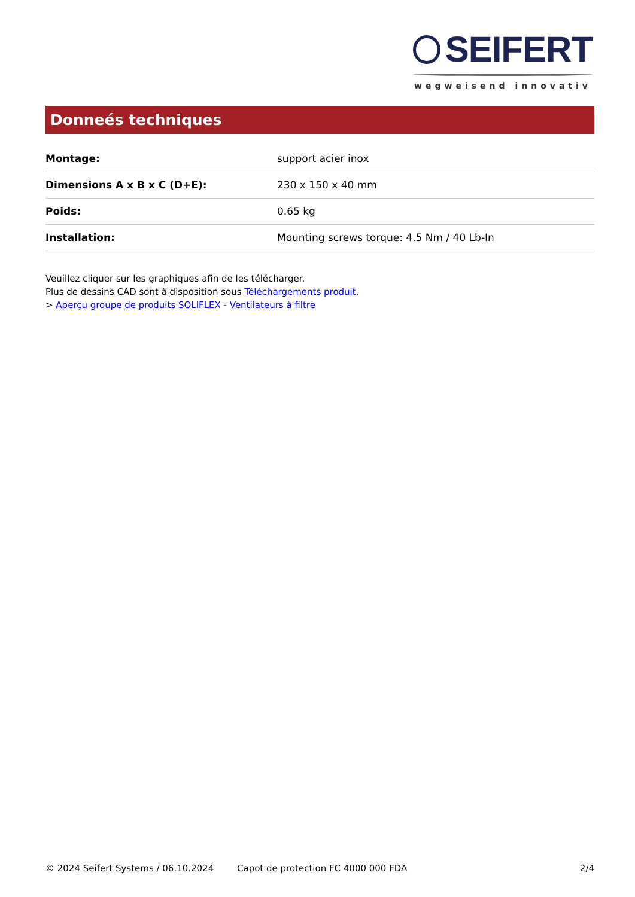SEIFERT
wegweisend innovativ
Donneés techniques
| Montage: | support acier inox |
| Dimensions A x B x C (D+E): | 230 x 150 x 40 mm |
| Poids: | 0.65 kg |
| Installation: | Mounting screws torque: 4.5 Nm / 40 Lb-In |
Veuillez cliquer sur les graphiques afin de les télécharger.
Plus de dessins CAD sont à disposition sous Téléchargements produit.
> Aperçu groupe de produits SOLIFLEX - Ventilateurs à filtre
© 2024 Seifert Systems / 06.10.2024 Capot de protection FC 4000 000 FDA 2/4